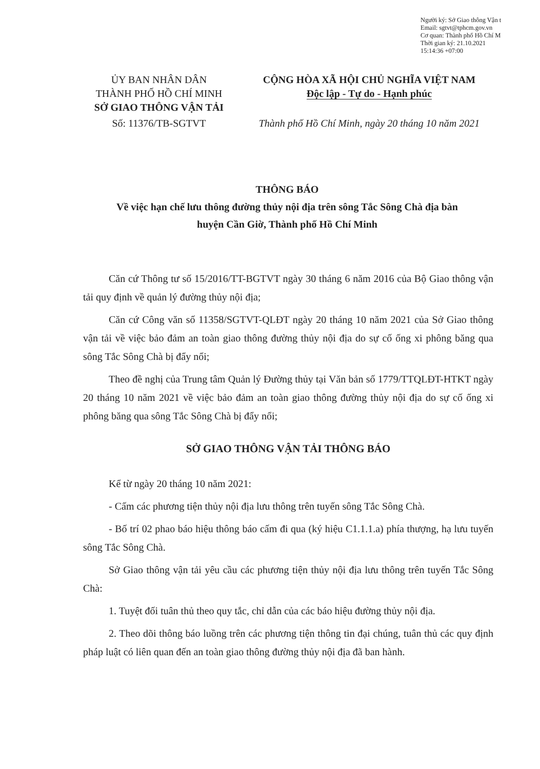Người ký: Sở Giao thông Vận t
Email: sgtvt@tphcm.gov.vn
Cơ quan: Thành phố Hồ Chí M
Thời gian ký: 21.10.2021
15:14:36 +07:00
ỦY BAN NHÂN DÂN
THÀNH PHỐ HỒ CHÍ MINH
SỞ GIAO THÔNG VẬN TẢI
Số: 11376/TB-SGTVT
CỘNG HÒA XÃ HỘI CHỦ NGHĨA VIỆT NAM
Độc lập - Tự do - Hạnh phúc
Thành phố Hồ Chí Minh, ngày 20 tháng 10 năm 2021
THÔNG BÁO
Về việc hạn chế lưu thông đường thủy nội địa trên sông Tắc Sông Chà địa bàn
huyện Cần Giờ, Thành phố Hồ Chí Minh
Căn cứ Thông tư số 15/2016/TT-BGTVT ngày 30 tháng 6 năm 2016 của Bộ Giao thông vận tải quy định về quản lý đường thủy nội địa;
Căn cứ Công văn số 11358/SGTVT-QLĐT ngày 20 tháng 10 năm 2021 của Sở Giao thông vận tải về việc bảo đảm an toàn giao thông đường thủy nội địa do sự cố ống xi phông băng qua sông Tắc Sông Chà bị đẩy nổi;
Theo đề nghị của Trung tâm Quản lý Đường thủy tại Văn bản số 1779/TTQLĐT-HTKT ngày 20 tháng 10 năm 2021 về việc bảo đảm an toàn giao thông đường thủy nội địa do sự cố ống xi phông băng qua sông Tắc Sông Chà bị đẩy nổi;
SỞ GIAO THÔNG VẬN TẢI THÔNG BÁO
Kể từ ngày 20 tháng 10 năm 2021:
- Cấm các phương tiện thủy nội địa lưu thông trên tuyến sông Tắc Sông Chà.
- Bố trí 02 phao báo hiệu thông báo cấm đi qua (ký hiệu C1.1.1.a) phía thượng, hạ lưu tuyến sông Tắc Sông Chà.
Sở Giao thông vận tải yêu cầu các phương tiện thủy nội địa lưu thông trên tuyến Tắc Sông Chà:
1. Tuyệt đối tuân thủ theo quy tắc, chỉ dẫn của các báo hiệu đường thủy nội địa.
2. Theo dõi thông báo luồng trên các phương tiện thông tin đại chúng, tuân thủ các quy định pháp luật có liên quan đến an toàn giao thông đường thủy nội địa đã ban hành.